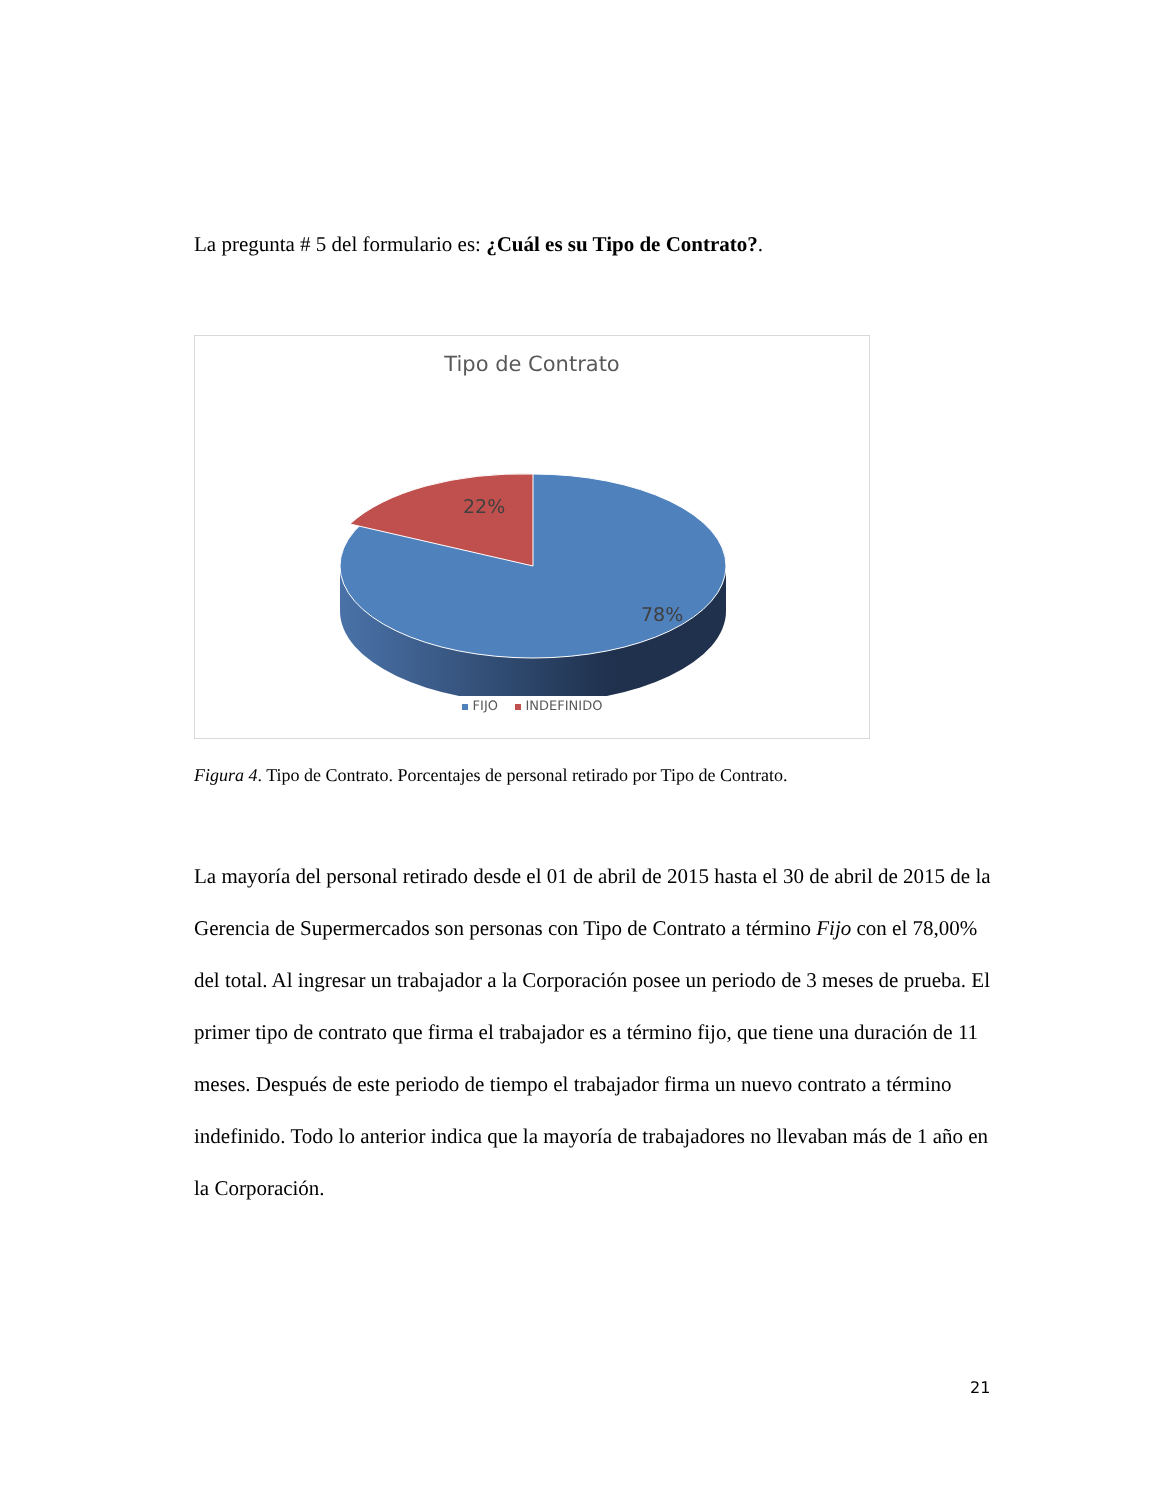La pregunta # 5 del formulario es: ¿Cuál es su Tipo de Contrato?.
Tipo de Contrato
22%
78%
FIJO INDEFINIDO
Figura 4. Tipo de Contrato. Porcentajes de personal retirado por Tipo de Contrato.
La mayoría del personal retirado desde el 01 de abril de 2015 hasta el 30 de abril de 2015 de la Gerencia de Supermercados son personas con Tipo de Contrato a término Fijo con el 78,00% del total. Al ingresar un trabajador a la Corporación posee un periodo de 3 meses de prueba. El primer tipo de contrato que firma el trabajador es a término fijo, que tiene una duración de 11 meses. Después de este periodo de tiempo el trabajador firma un nuevo contrato a término indefinido. Todo lo anterior indica que la mayoría de trabajadores no llevaban más de 1 año en la Corporación.
21